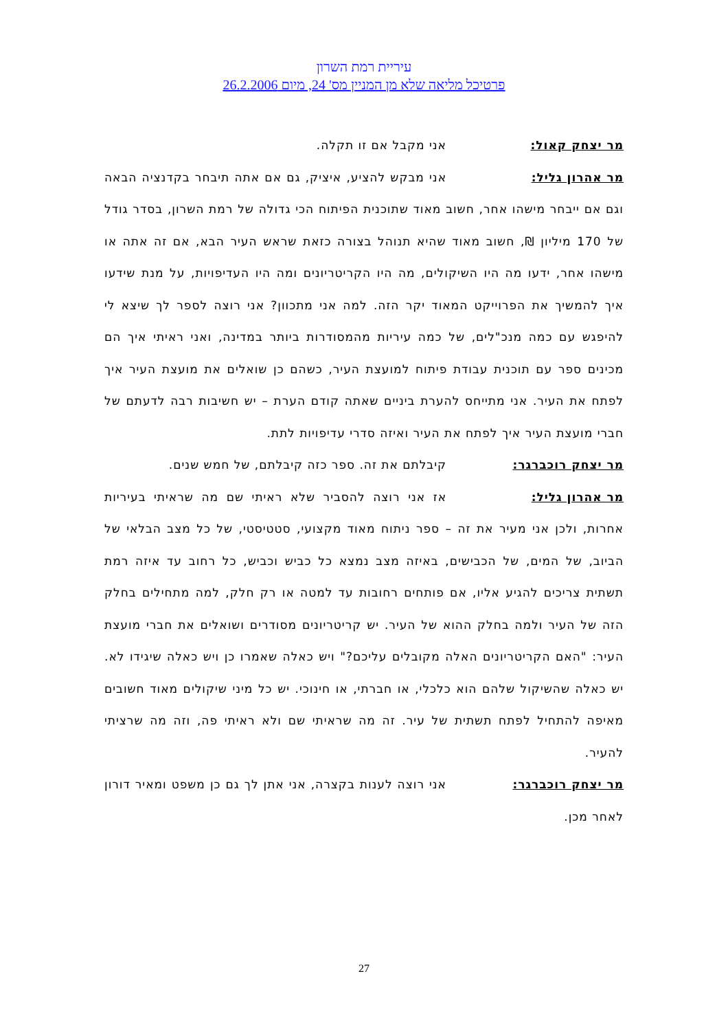עיריית רמת השרון
פרטיכל מליאה שלא מן המניין מס' 24, מיום 26.2.2006
מר יצחק קאול: אני מקבל אם זו תקלה.
מר אהרון גליל: אני מבקש להציע, איציק, גם אם אתה תיבחר בקדנציה הבאה וגם אם ייבחר מישהו אחר, חשוב מאוד שתוכנית הפיתוח הכי גדולה של רמת השרון, בסדר גודל של 170 מיליון ₪, חשוב מאוד שהיא תנוהל בצורה כזאת שראש העיר הבא, אם זה אתה או מישהו אחר, ידעו מה היו השיקולים, מה היו הקריטריונים ומה היו העדיפויות, על מנת שידעו איך להמשיך את הפרוייקט המאוד יקר הזה. למה אני מתכוון? אני רוצה לספר לך שיצא לי להיפגש עם כמה מנכ"לים, של כמה עיריות מהמסודרות ביותר במדינה, ואני ראיתי איך הם מכינים ספר עם תוכנית עבודת פיתוח למועצת העיר, כשהם כן שואלים את מועצת העיר איך לפתח את העיר. אני מתייחס להערת ביניים שאתה קודם הערת – יש חשיבות רבה לדעתם של חברי מועצת העיר איך לפתח את העיר ואיזה סדרי עדיפויות לתת.
מר יצחק רוכברגר: קיבלתם את זה. ספר כזה קיבלתם, של חמש שנים.
מר אהרון גליל: אז אני רוצה להסביר שלא ראיתי שם מה שראיתי בעיריות אחרות, ולכן אני מעיר את זה – ספר ניתוח מאוד מקצועי, סטטיסטי, של כל מצב הבלאי של הביוב, של המים, של הכבישים, באיזה מצב נמצא כל כביש וכביש, כל רחוב עד איזה רמת תשתית צריכים להגיע אליו, אם פותחים רחובות עד למטה או רק חלק, למה מתחילים בחלק הזה של העיר ולמה בחלק ההוא של העיר. יש קריטריונים מסודרים ושואלים את חברי מועצת העיר: "האם הקריטריונים האלה מקובלים עליכם?" ויש כאלה שאמרו כן ויש כאלה שיגידו לא. יש כאלה שהשיקול שלהם הוא כלכלי, או חברתי, או חינוכי. יש כל מיני שיקולים מאוד חשובים מאיפה להתחיל לפתח תשתית של עיר. זה מה שראיתי שם ולא ראיתי פה, וזה מה שרציתי להעיר.
מר יצחק רוכברגר: אני רוצה לענות בקצרה, אני אתן לך גם כן משפט ומאיר דורון לאחר מכן.
27